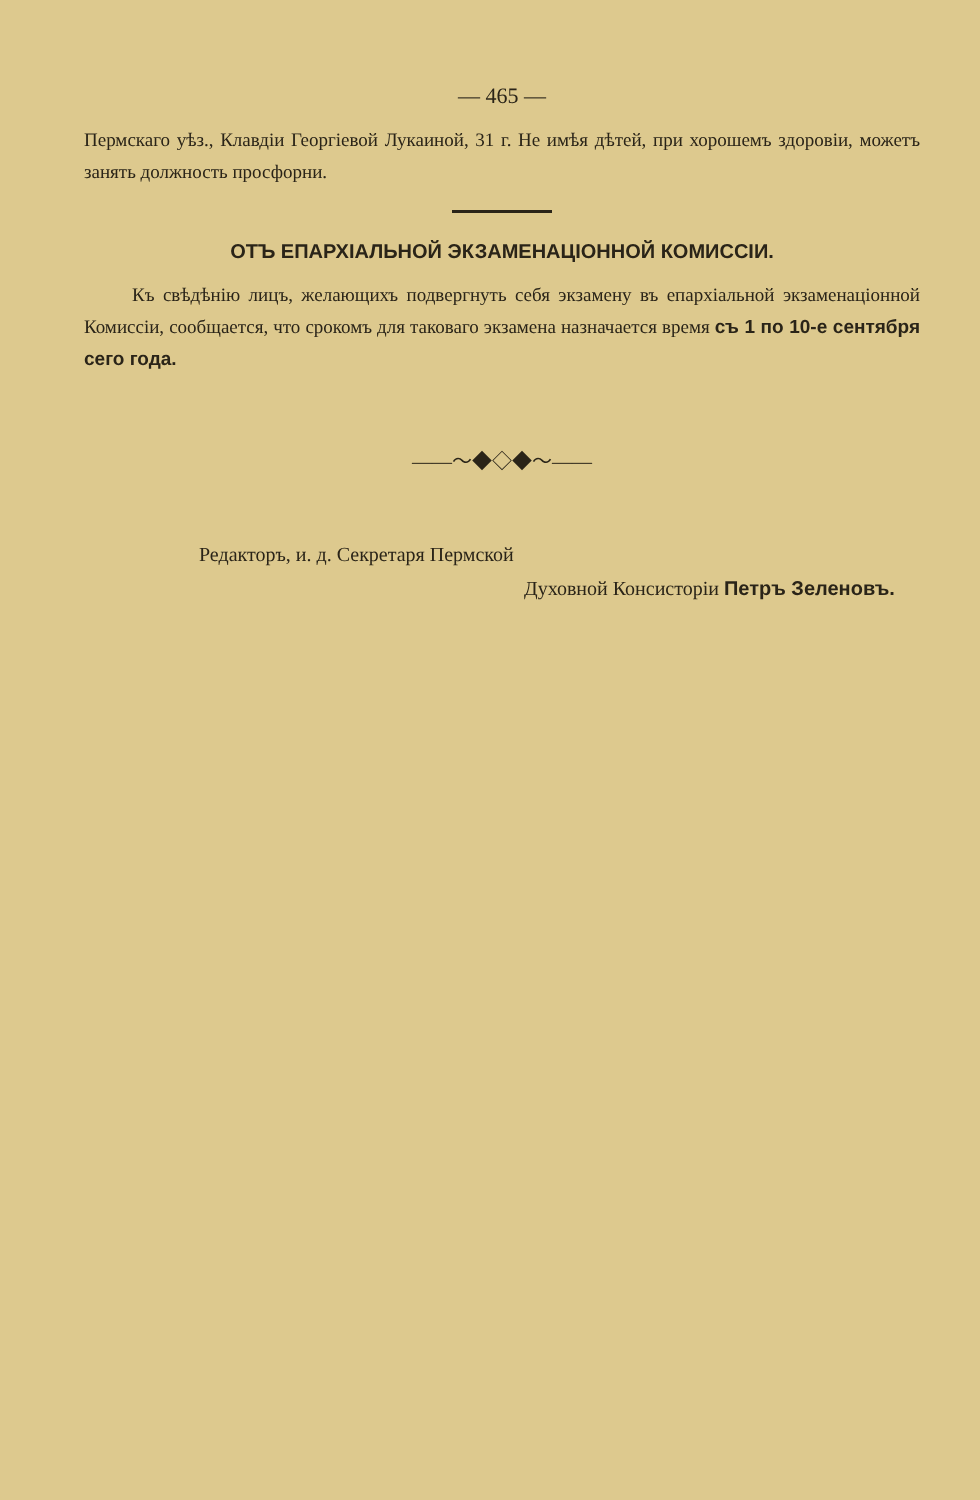— 465 —
Пермскаго уѣз., Клавдіи Георгіевой Лукаиной, 31 г. Не имѣя дѣтей, при хорошемъ здоровіи, можетъ занять должность просфорни.
ОТЪ ЕПАРХІАЛЬНОЙ ЭКЗАМЕНАЦІОННОЙ КОМИССІИ.
Къ свѣдѣнію лицъ, желающихъ подвергнуть себя экзамену въ епархіальной экзаменаціонной Комиссіи, сообщается, что срокомъ для таковаго экзамена назначается время съ 1 по 10-е сентября сего года.
——〜◆◇◆〜——
Редакторъ, и. д. Секретаря Пермской
Духовной Консисторіи Петръ Зеленовъ.